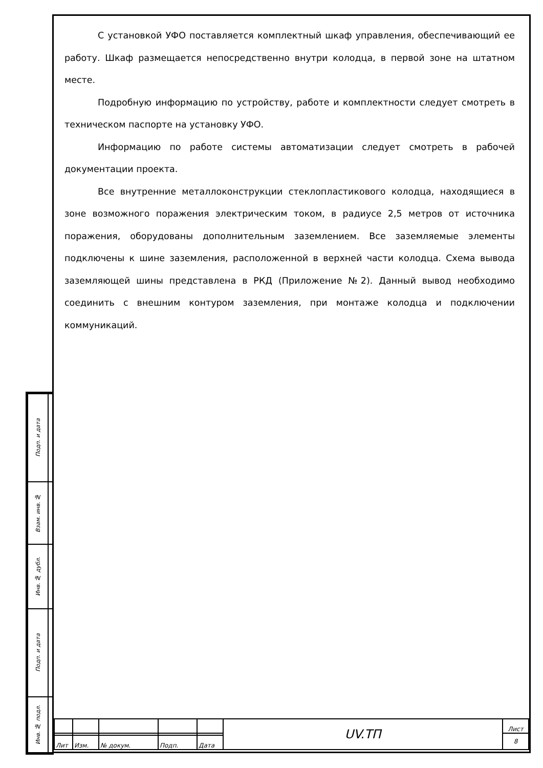С установкой УФО поставляется комплектный шкаф управления, обеспечивающий ее работу. Шкаф размещается непосредственно внутри колодца, в первой зоне на штатном месте.
Подробную информацию по устройству, работе и комплектности следует смотреть в техническом паспорте на установку УФО.
Информацию по работе системы автоматизации следует смотреть в рабочей документации проекта.
Все внутренние металлоконструкции стеклопластикового колодца, находящиеся в зоне возможного поражения электрическим током, в радиусе 2,5 метров от источника поражения, оборудованы дополнительным заземлением. Все заземляемые элементы подключены к шине заземления, расположенной в верхней части колодца. Схема вывода заземляющей шины представлена в РКД (Приложение №2). Данный вывод необходимо соединить с внешним контуром заземления, при монтаже колодца и подключении коммуникаций.
| Подп. и дата | |
| Взам. инв. № | |
| Инв. № дубл. | |
| Подп. и дата | |
| Инв. № подл. | |
| | | | | | UV.ТП | Лист |
| | | | | | | 8 |
| Лит | Изм. | № докум. | Подп. | Дата | | |